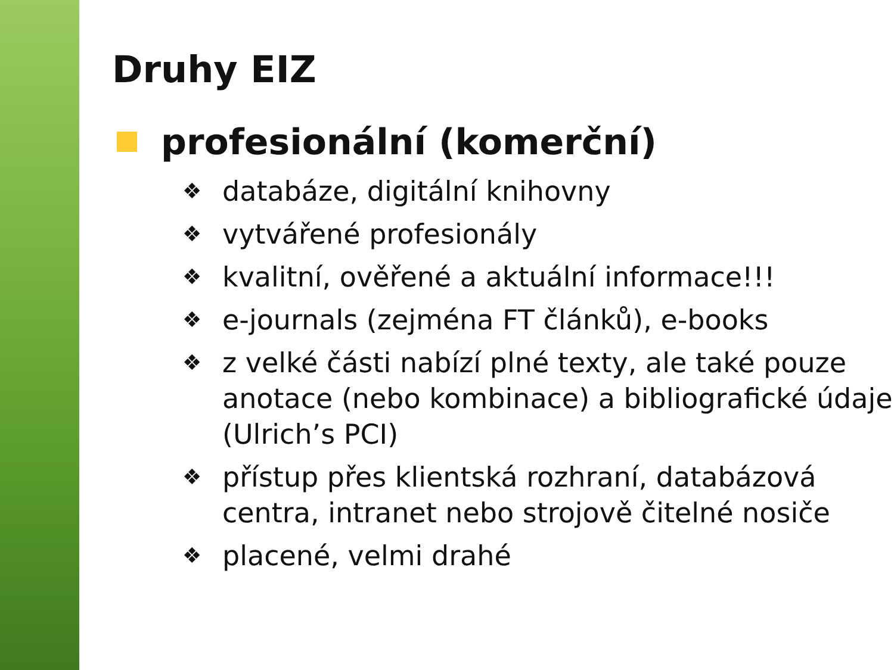Druhy EIZ
profesionální (komerční)
❖ databáze, digitální knihovny
❖ vytvářené profesionály
❖ kvalitní, ověřené a aktuální informace!!!
❖ e-journals (zejména FT článků), e-books
❖ z velké části nabízí plné texty, ale také pouze anotace (nebo kombinace) a bibliografické údaje (Ulrich’s PCI)
❖ přístup přes klientská rozhraní, databázová centra, intranet nebo strojově čitelné nosiče
❖ placené, velmi drahé